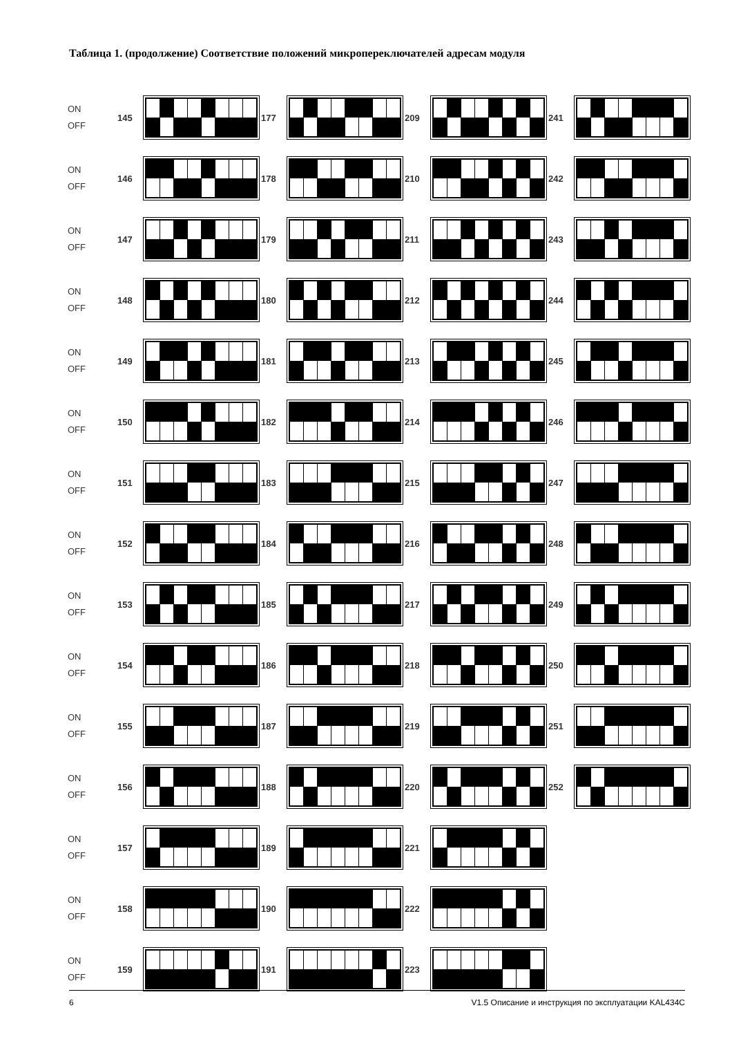Таблица 1. (продолжение) Соответствие положений микропереключателей адресам модуля
ON
OFF
145 177 209 241
ON
OFF
146 178 210 242
ON
OFF
147 179 211 243
ON
OFF
148 180 212 244
ON
OFF
149 181 213 245
ON
OFF
150 182 214 246
ON
OFF
151 183 215 247
ON
OFF
152 184 216 248
ON
OFF
153 185 217 249
ON
OFF
154 186 218 250
ON
OFF
155 187 219 251
ON
OFF
156 188 220 252
ON
OFF
157 189 221
ON
OFF
158 190 222
ON
OFF
159 191 223
6 V1.5 Описание и инструкция по эксплуатации KAL434C